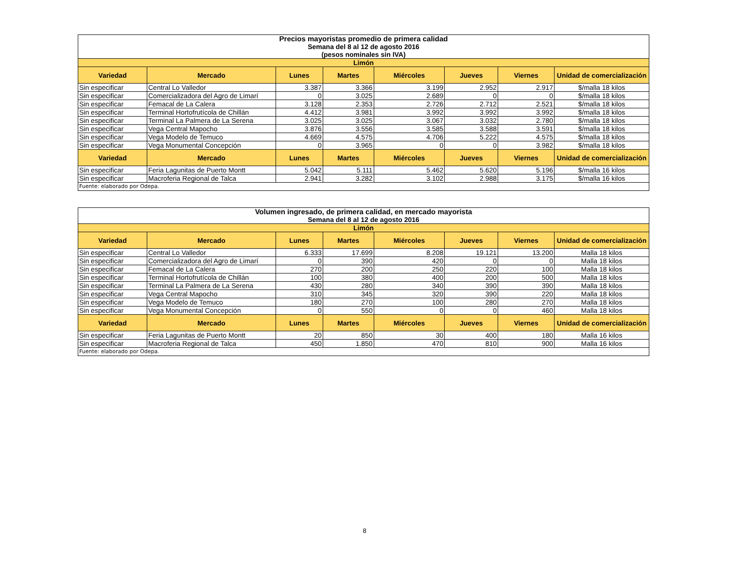| Precios mayoristas promedio de primera calidad Semana del 8 al 12 de agosto 2016 (pesos nominales sin IVA) | | | | | | | |
| Limón | | | | | | | |
| Variedad | Mercado | Lunes | Martes | Miércoles | Jueves | Viernes | Unidad de comercialización |
| Sin especificar | Central Lo Valledor | 3.387 | 3.366 | 3.199 | 2.952 | 2.917 | $/malla 18 kilos |
| Sin especificar | Comercializadora del Agro de Limarí | 0 | 3.025 | 2.689 | 0 | 0 | $/malla 18 kilos |
| Sin especificar | Femacal de La Calera | 3.128 | 2.353 | 2.726 | 2.712 | 2.521 | $/malla 18 kilos |
| Sin especificar | Terminal Hortofrutícola de Chillán | 4.412 | 3.981 | 3.992 | 3.992 | 3.992 | $/malla 18 kilos |
| Sin especificar | Terminal La Palmera de La Serena | 3.025 | 3.025 | 3.067 | 3.032 | 2.780 | $/malla 18 kilos |
| Sin especificar | Vega Central Mapocho | 3.876 | 3.556 | 3.585 | 3.588 | 3.591 | $/malla 18 kilos |
| Sin especificar | Vega Modelo de Temuco | 4.669 | 4.575 | 4.706 | 5.222 | 4.575 | $/malla 18 kilos |
| Sin especificar | Vega Monumental Concepción | 0 | 3.965 | 0 | 0 | 3.982 | $/malla 18 kilos |
| Variedad | Mercado | Lunes | Martes | Miércoles | Jueves | Viernes | Unidad de comercialización |
| Sin especificar | Feria Lagunitas de Puerto Montt | 5.042 | 5.111 | 5.462 | 5.620 | 5.196 | $/malla 16 kilos |
| Sin especificar | Macroferia Regional de Talca | 2.941 | 3.282 | 3.102 | 2.988 | 3.175 | $/malla 16 kilos |
| Fuente: elaborado por Odepa. | | | | | | | |
| Volumen ingresado, de primera calidad, en mercado mayorista Semana del 8 al 12 de agosto 2016 | | | | | | | |
| Limón | | | | | | | |
| Variedad | Mercado | Lunes | Martes | Miércoles | Jueves | Viernes | Unidad de comercialización |
| Sin especificar | Central Lo Valledor | 6.333 | 17.699 | 8.208 | 19.121 | 13.200 | Malla 18 kilos |
| Sin especificar | Comercializadora del Agro de Limarí | 0 | 390 | 420 | 0 | 0 | Malla 18 kilos |
| Sin especificar | Femacal de La Calera | 270 | 200 | 250 | 220 | 100 | Malla 18 kilos |
| Sin especificar | Terminal Hortofrutícola de Chillán | 100 | 380 | 400 | 200 | 500 | Malla 18 kilos |
| Sin especificar | Terminal La Palmera de La Serena | 430 | 280 | 340 | 390 | 390 | Malla 18 kilos |
| Sin especificar | Vega Central Mapocho | 310 | 345 | 320 | 390 | 220 | Malla 18 kilos |
| Sin especificar | Vega Modelo de Temuco | 180 | 270 | 100 | 280 | 270 | Malla 18 kilos |
| Sin especificar | Vega Monumental Concepción | 0 | 550 | 0 | 0 | 460 | Malla 18 kilos |
| Variedad | Mercado | Lunes | Martes | Miércoles | Jueves | Viernes | Unidad de comercialización |
| Sin especificar | Feria Lagunitas de Puerto Montt | 20 | 850 | 30 | 400 | 180 | Malla 16 kilos |
| Sin especificar | Macroferia Regional de Talca | 450 | 1.850 | 470 | 810 | 900 | Malla 16 kilos |
| Fuente: elaborado por Odepa. | | | | | | | |
8